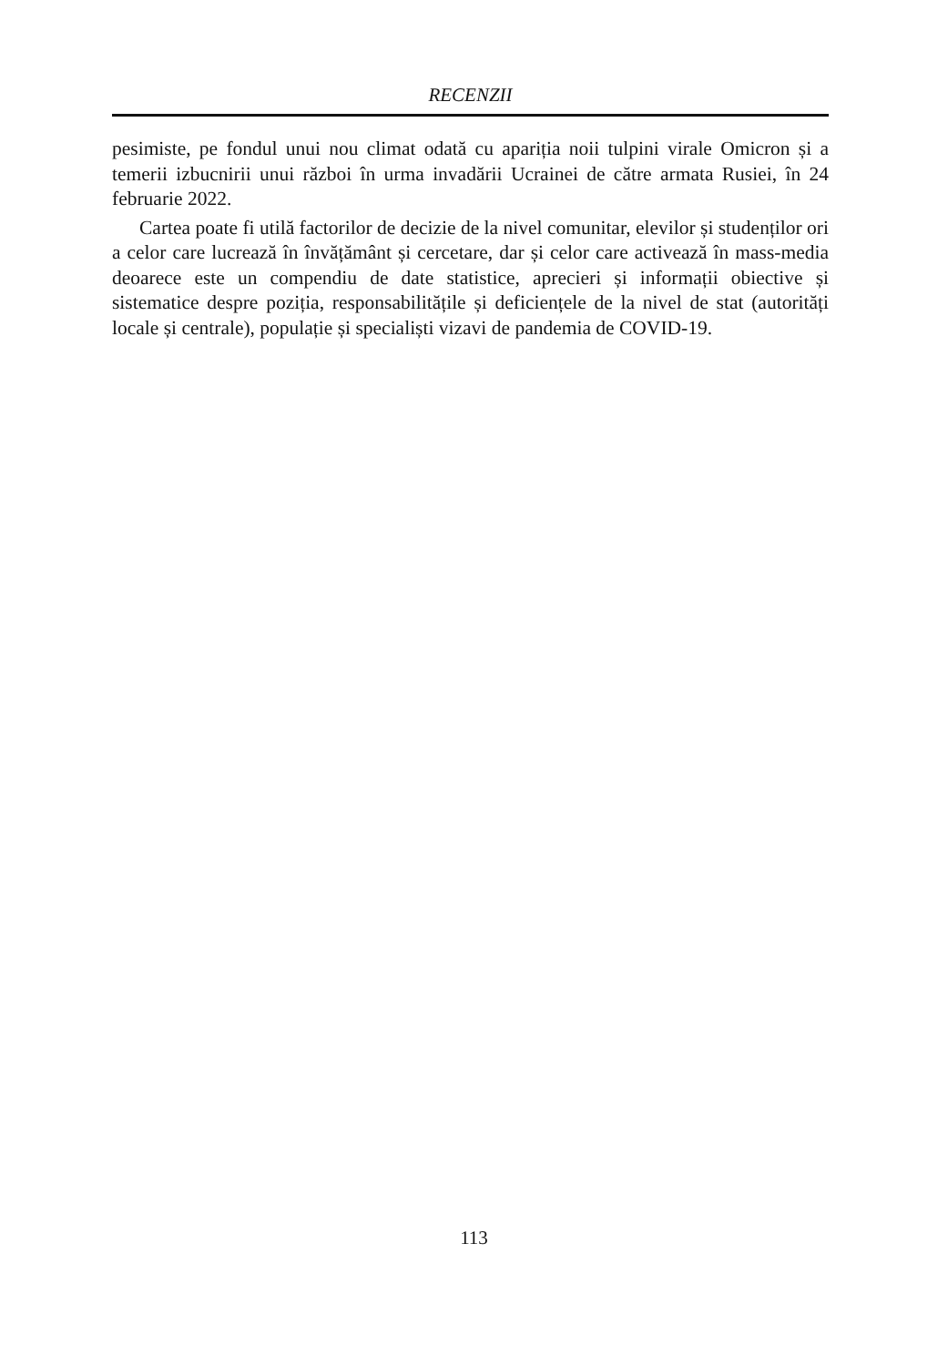RECENZII
pesimiste, pe fondul unui nou climat odată cu apariția noii tulpini virale Omicron și a temerii izbucnirii unui război în urma invadării Ucrainei de către armata Rusiei, în 24 februarie 2022.
Cartea poate fi utilă factorilor de decizie de la nivel comunitar, elevilor și studenților ori a celor care lucrează în învățământ și cercetare, dar și celor care activează în mass-media deoarece este un compendiu de date statistice, aprecieri și informații obiective și sistematice despre poziția, responsabilitățile și deficiențele de la nivel de stat (autorități locale și centrale), populație și specialiști vizavi de pandemia de COVID-19.
113